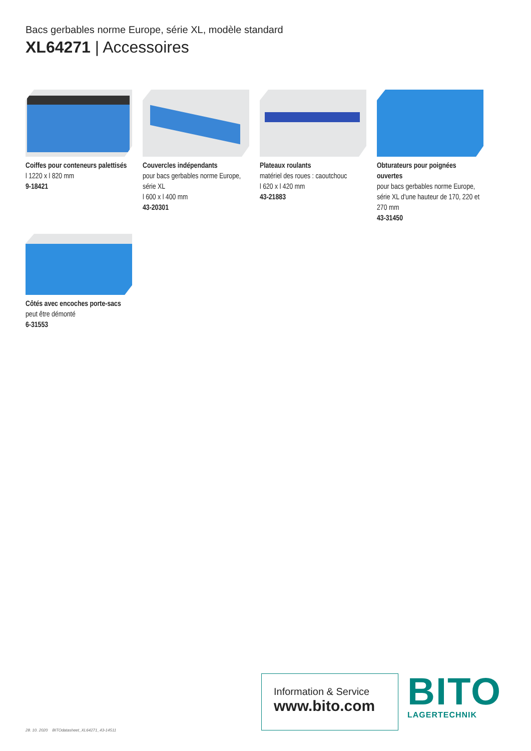Bacs gerbables norme Europe, série XL, modèle standard
XL64271 | Accessoires
Coiffes pour conteneurs palettisés
l 1220 x l 820 mm
9-18421
Couvercles indépendants
pour bacs gerbables norme Europe, série XL
l 600 x l 400 mm
43-20301
Plateaux roulants
matériel des roues : caoutchouc
l 620 x l 420 mm
43-21883
Obturateurs pour poignées ouvertes
pour bacs gerbables norme Europe, série XL d'une hauteur de 170, 220 et 270 mm
43-31450
Côtés avec encoches porte-sacs
peut être démonté
6-31553
28. 10. 2020 BITOdatasheet_XL64271_43-14511
Information & Service
www.bito.com
BITO
LAGERTECHNIK